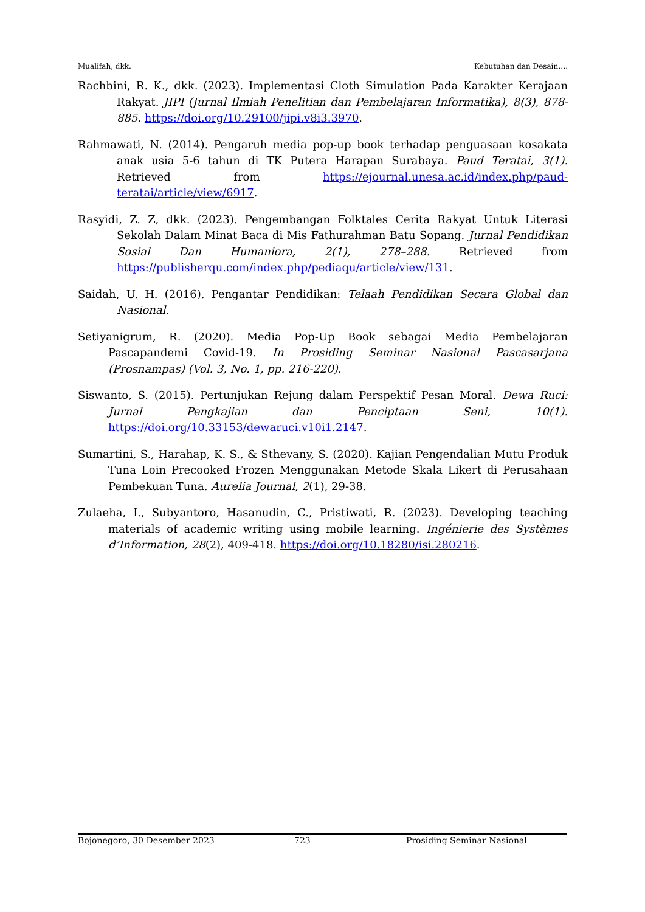Mualifah, dkk. Kebutuhan dan Desain….
Rachbini, R. K., dkk. (2023). Implementasi Cloth Simulation Pada Karakter Kerajaan Rakyat. JIPI (Jurnal Ilmiah Penelitian dan Pembelajaran Informatika), 8(3), 878-885. https://doi.org/10.29100/jipi.v8i3.3970.
Rahmawati, N. (2014). Pengaruh media pop-up book terhadap penguasaan kosakata anak usia 5-6 tahun di TK Putera Harapan Surabaya. Paud Teratai, 3(1). Retrieved from https://ejournal.unesa.ac.id/index.php/paud-teratai/article/view/6917.
Rasyidi, Z. Z, dkk. (2023). Pengembangan Folktales Cerita Rakyat Untuk Literasi Sekolah Dalam Minat Baca di Mis Fathurahman Batu Sopang. Jurnal Pendidikan Sosial Dan Humaniora, 2(1), 278–288. Retrieved from https://publisherqu.com/index.php/pediaqu/article/view/131.
Saidah, U. H. (2016). Pengantar Pendidikan: Telaah Pendidikan Secara Global dan Nasional.
Setiyanigrum, R. (2020). Media Pop-Up Book sebagai Media Pembelajaran Pascapandemi Covid-19. In Prosiding Seminar Nasional Pascasarjana (Prosnampas) (Vol. 3, No. 1, pp. 216-220).
Siswanto, S. (2015). Pertunjukan Rejung dalam Perspektif Pesan Moral. Dewa Ruci: Jurnal Pengkajian dan Penciptaan Seni, 10(1). https://doi.org/10.33153/dewaruci.v10i1.2147.
Sumartini, S., Harahap, K. S., & Sthevany, S. (2020). Kajian Pengendalian Mutu Produk Tuna Loin Precooked Frozen Menggunakan Metode Skala Likert di Perusahaan Pembekuan Tuna. Aurelia Journal, 2(1), 29-38.
Zulaeha, I., Subyantoro, Hasanudin, C., Pristiwati, R. (2023). Developing teaching materials of academic writing using mobile learning. Ingénierie des Systèmes d’Information, 28(2), 409-418. https://doi.org/10.18280/isi.280216.
Bojonegoro, 30 Desember 2023 723 Prosiding Seminar Nasional